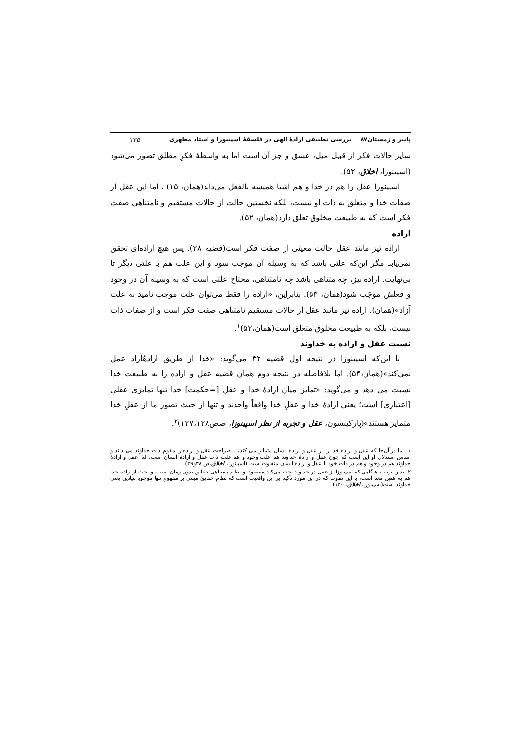پاییز و زمستان۸۷ بررسی تطبیقی ارادهٔ الهی در فلسفهٔ اسپینوزا و استاد مطهری ۱۳۵
سایر حالات فکر از قبیل میل، عشق و جز آن است اما به واسطهٔ فکرِ مطلق تصور می‌شود (اسپینوزا، اخلاق، ۵۲).
اسپینوزا عقل را هم در خدا و هم اشیا همیشه بالفعل می‌داند(همان، ۱۵) ، اما این عقل از صفات خدا و متعلق به ذات او نیست، بلکه نخستین حالت از حالات مستقیم و نامتناهی صفت فکر است که به طبیعت مخلوق تعلق دارد(همان، ۵۲).
اراده
اراده نیز مانند عقل حالت معینی از صفت فکر است(قضیه ۲۸). پس هیچ اراده‌ای تحقق نمی‌یابد مگر این‌که علتی باشد که به وسیله آن موجَب شود و این علت هم با علتی دیگر تا بی‌نهایت. اراده نیز، چه متناهی باشد چه نامتناهی، محتاج علتی است که به وسیله آن در وجود و فعلش موجَب شود(همان، ۵۳). بنابراین، «اراده را فقط می‌توان علت موجب نامید نه علت آزاد»(همان). اراده نیز مانند عقل از حالات مستقیم نامتناهی صفت فکر است و از صفات ذات نیست، بلکه به طبیعت مخلوق متعلق است(همان،۵۲)<sup>۱</sup>.
نسبت عقل و اراده به خداوند
با این‌که اسپینوزا در نتیجه اول قضیه ۳۲ می‌گوید: «خدا از طریق ارادهٔآزاد عمل نمی‌کند»(همان،۵۴). اما بلافاصله در نتیجه دوم همان قضیه عقل و اراده را به طبیعت خدا نسبت می دهد و می‌گوید: «تمایز میان ارادهٔ خدا و عقلِ [=حکمت] خدا تنها تمایزی عقلی [اعتباری] است؛ یعنی ارادهٔ خدا و عقلِ خدا واقعاً واحدند و تنها از حیث تصور ما از عقلِ خدا متمایز هستند»(پارکینسون، عقل و تجربه از نظر اسپینوزا، صص۱۲۷،۱۲۸)<sup>۲</sup>.
۱. اما در آن‌جا که عقل و ارادهٔ خدا را از عقل و ارادهٔ انسان متمایز می کند، با صراحت عقل و اراده را مقوم ذات خداوند می داند و اساس استدلال او این است که چون عقل و ارادهٔ خداوند هم علت وجود و هم علت ذات عقل و ارادهٔ انسان است، لذا عقل و ارادهٔ خداوند هم در وجود و هم در ذات خود با عقل و ارادهٔ انسان متفاوت است (اسپینوزا، اخلاق،ص ۳۸و۳۹).
۲. بدین ترتیب هنگامی که اسپینوزا از عقل در خداوند بحث می‌کند مقصود او نظام نامتناهی حقایق بدون زمان است، و بحث از اراده خدا هم به همین معنا است، با این تفاوت که در این مورد تأکید بر این واقعیت است که نظامِ حقایقْ مبتنی بر مفهومِ تنها موجودِ بنیادین یعنی خداوند است(اسپینوزا، اخلاق، ۱۳۰).